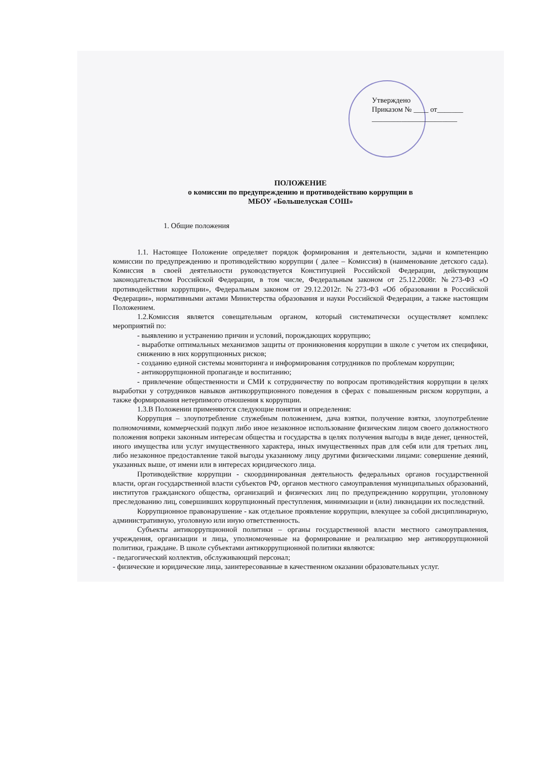Утверждено
Приказом № ____ от_______
_______________________
ПОЛОЖЕНИЕ
о комиссии по предупреждению и противодействию коррупции в
МБОУ «Большелуская СОШ»
1. Общие положения
1.1. Настоящее Положение определяет порядок формирования и деятельности, задачи и компетенцию комиссии по предупреждению и противодействию коррупции ( далее – Комиссия) в (наименование детского сада). Комиссия в своей деятельности руководствуется Конституцией Российской Федерации, действующим законодательством Российской Федерации, в том числе, Федеральным законом от 25.12.2008г. №273-ФЗ «О противодействии коррупции», Федеральным законом от 29.12.2012г. №273-ФЗ «Об образовании в Российской Федерации», нормативными актами Министерства образования и науки Российской Федерации, а также настоящим Положением.
1.2.Комиссия является совещательным органом, который систематически осуществляет комплекс мероприятий по:
- выявлению и устранению причин и условий, порождающих коррупцию;
- выработке оптимальных механизмов защиты от проникновения коррупции в школе с учетом их специфики, снижению в них коррупционных рисков;
- созданию единой системы мониторинга и информирования сотрудников по проблемам коррупции;
- антикоррупционной пропаганде и воспитанию;
- привлечение общественности и СМИ к сотрудничеству по вопросам противодействия коррупции в целях выработки у сотрудников навыков антикоррупционного поведения в сферах с повышенным риском коррупции, а также формирования нетерпимого отношения к коррупции.
1.3.В Положении применяются следующие понятия и определения:
Коррупция – злоупотребление служебным положением, дача взятки, получение взятки, злоупотребление полномочиями, коммерческий подкуп либо иное незаконное использование физическим лицом своего должностного положения вопреки законным интересам общества и государства в целях получения выгоды в виде денег, ценностей, иного имущества или услуг имущественного характера, иных имущественных прав для себя или для третьих лиц, либо незаконное предоставление такой выгоды указанному лицу другими физическими лицами: совершение деяний, указанных выше, от имени или в интересах юридического лица.
Противодействие коррупции - скоординированная деятельность федеральных органов государственной власти, орган государственной власти субъектов РФ, органов местного самоуправления муниципальных образований, институтов гражданского общества, организаций и физических лиц по предупреждению коррупции, уголовному преследованию лиц, совершивших коррупционный преступления, минимизации и (или) ликвидации их последствий.
Коррупционное правонарушение - как отдельное проявление коррупции, влекущее за собой дисциплинарную, административную, уголовную или иную ответственность.
Субъекты антикоррупционной политики – органы государственной власти местного самоуправления, учреждения, организации и лица, уполномоченные на формирование и реализацию мер антикоррупционной политики, граждане. В школе субъектами антикоррупционной политики являются:
- педагогический коллектив, обслуживающий персонал;
- физические и юридические лица, заинтересованные в качественном оказании образовательных услуг.